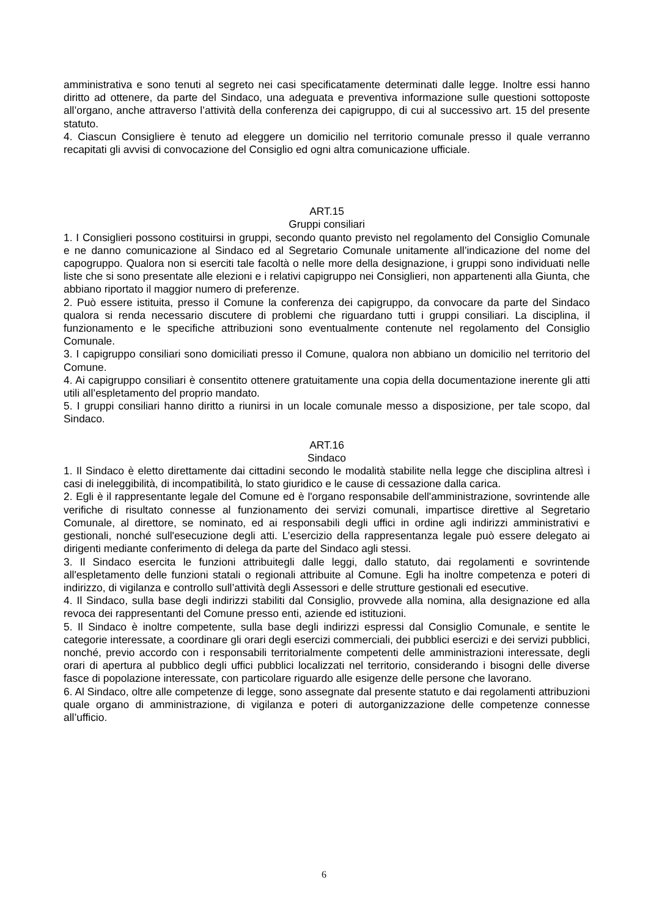amministrativa e sono tenuti al segreto nei casi specificatamente determinati dalle legge. Inoltre essi hanno diritto ad ottenere, da parte del Sindaco, una adeguata e preventiva informazione sulle questioni sottoposte all’organo, anche attraverso l’attività della conferenza dei capigruppo, di cui al successivo art. 15 del presente statuto.
4. Ciascun Consigliere è tenuto ad eleggere un domicilio nel territorio comunale presso il quale verranno recapitati gli avvisi di convocazione del Consiglio ed ogni altra comunicazione ufficiale.
ART.15
Gruppi consiliari
1. I Consiglieri possono costituirsi in gruppi, secondo quanto previsto nel regolamento del Consiglio Comunale e ne danno comunicazione al Sindaco ed al Segretario Comunale unitamente all’indicazione del nome del capogruppo. Qualora non si eserciti tale facoltà o nelle more della designazione, i gruppi sono individuati nelle liste che si sono presentate alle elezioni e i relativi capigruppo nei Consiglieri, non appartenenti alla Giunta, che abbiano riportato il maggior numero di preferenze.
2. Può essere istituita, presso il Comune la conferenza dei capigruppo, da convocare da parte del Sindaco qualora si renda necessario discutere di problemi che riguardano tutti i gruppi consiliari. La disciplina, il funzionamento e le specifiche attribuzioni sono eventualmente contenute nel regolamento del Consiglio Comunale.
3. I capigruppo consiliari sono domiciliati presso il Comune, qualora non abbiano un domicilio nel territorio del Comune.
4. Ai capigruppo consiliari è consentito ottenere gratuitamente una copia della documentazione inerente gli atti utili all’espletamento del proprio mandato.
5. I gruppi consiliari hanno diritto a riunirsi in un locale comunale messo a disposizione, per tale scopo, dal Sindaco.
ART.16
Sindaco
1. Il Sindaco è eletto direttamente dai cittadini secondo le modalità stabilite nella legge che disciplina altresì i casi di ineleggibilità, di incompatibilità, lo stato giuridico e le cause di cessazione dalla carica.
2. Egli è il rappresentante legale del Comune ed è l'organo responsabile dell'amministrazione, sovrintende alle verifiche di risultato connesse al funzionamento dei servizi comunali, impartisce direttive al Segretario Comunale, al direttore, se nominato, ed ai responsabili degli uffici in ordine agli indirizzi amministrativi e gestionali, nonché sull'esecuzione degli atti. L’esercizio della rappresentanza legale può essere delegato ai dirigenti mediante conferimento di delega da parte del Sindaco agli stessi.
3. Il Sindaco esercita le funzioni attribuitegli dalle leggi, dallo statuto, dai regolamenti e sovrintende all'espletamento delle funzioni statali o regionali attribuite al Comune. Egli ha inoltre competenza e poteri di indirizzo, di vigilanza e controllo sull’attività degli Assessori e delle strutture gestionali ed esecutive.
4. Il Sindaco, sulla base degli indirizzi stabiliti dal Consiglio, provvede alla nomina, alla designazione ed alla revoca dei rappresentanti del Comune presso enti, aziende ed istituzioni.
5. Il Sindaco è inoltre competente, sulla base degli indirizzi espressi dal Consiglio Comunale, e sentite le categorie interessate, a coordinare gli orari degli esercizi commerciali, dei pubblici esercizi e dei servizi pubblici, nonché, previo accordo con i responsabili territorialmente competenti delle amministrazioni interessate, degli orari di apertura al pubblico degli uffici pubblici localizzati nel territorio, considerando i bisogni delle diverse fasce di popolazione interessate, con particolare riguardo alle esigenze delle persone che lavorano.
6. Al Sindaco, oltre alle competenze di legge, sono assegnate dal presente statuto e dai regolamenti attribuzioni quale organo di amministrazione, di vigilanza e poteri di autorganizzazione delle competenze connesse all’ufficio.
6